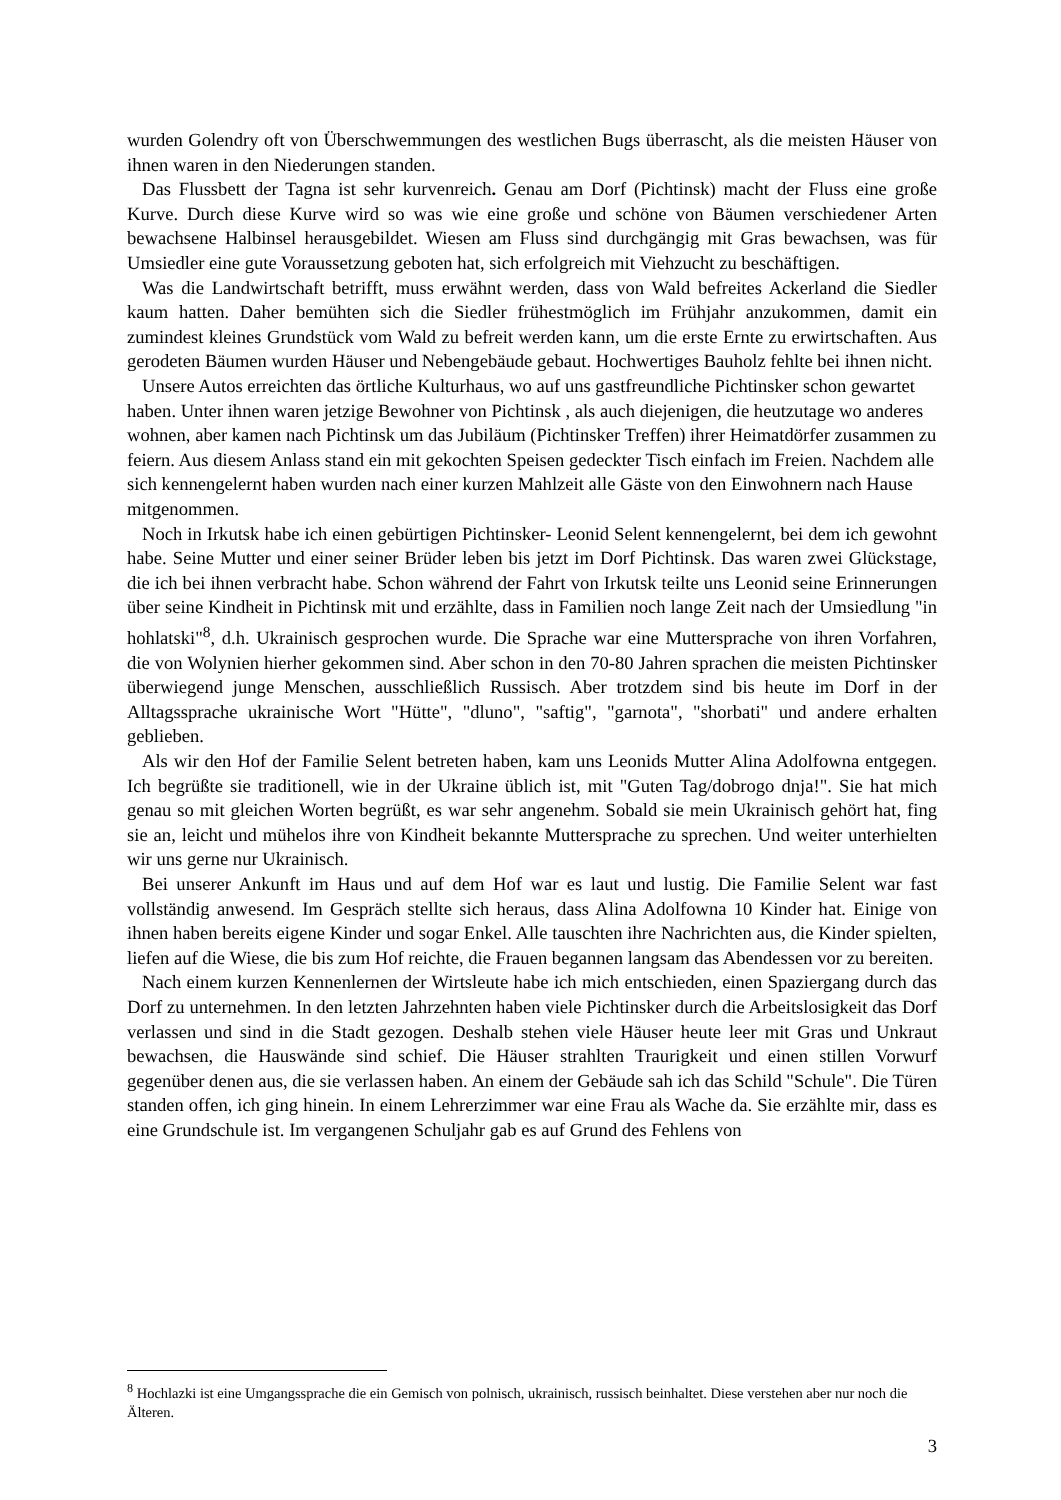wurden Golendry oft von Überschwemmungen des westlichen Bugs überrascht, als die meisten Häuser von ihnen waren in den Niederungen standen.
Das Flussbett der Tagna ist sehr kurvenreich. Genau am Dorf (Pichtinsk) macht der Fluss eine große Kurve. Durch diese Kurve wird so was wie eine große und schöne von Bäumen verschiedener Arten bewachsene Halbinsel herausgebildet. Wiesen am Fluss sind durchgängig mit Gras bewachsen, was für Umsiedler eine gute Voraussetzung geboten hat, sich erfolgreich mit Viehzucht zu beschäftigen.
Was die Landwirtschaft betrifft, muss erwähnt werden, dass von Wald befreites Ackerland die Siedler kaum hatten. Daher bemühten sich die Siedler frühestmöglich im Frühjahr anzukommen, damit ein zumindest kleines Grundstück vom Wald zu befreit werden kann, um die erste Ernte zu erwirtschaften. Aus gerodeten Bäumen wurden Häuser und Nebengebäude gebaut. Hochwertiges Bauholz fehlte bei ihnen nicht.
Unsere Autos erreichten das örtliche Kulturhaus, wo auf uns gastfreundliche Pichtinsker schon gewartet haben. Unter ihnen waren jetzige Bewohner von Pichtinsk , als auch diejenigen, die heutzutage wo anderes wohnen, aber kamen nach Pichtinsk um das Jubiläum (Pichtinsker Treffen) ihrer Heimatdörfer zusammen zu feiern. Aus diesem Anlass stand ein mit gekochten Speisen gedeckter Tisch einfach im Freien. Nachdem alle sich kennengelernt haben wurden nach einer kurzen Mahlzeit alle Gäste von den Einwohnern nach Hause mitgenommen.
Noch in Irkutsk habe ich einen gebürtigen Pichtinsker- Leonid Selent kennengelernt, bei dem ich gewohnt habe. Seine Mutter und einer seiner Brüder leben bis jetzt im Dorf Pichtinsk. Das waren zwei Glückstage, die ich bei ihnen verbracht habe. Schon während der Fahrt von Irkutsk teilte uns Leonid seine Erinnerungen über seine Kindheit in Pichtinsk mit und erzählte, dass in Familien noch lange Zeit nach der Umsiedlung "in hohlatski"<sup>8</sup>, d.h. Ukrainisch gesprochen wurde. Die Sprache war eine Muttersprache von ihren Vorfahren, die von Wolynien hierher gekommen sind. Aber schon in den 70-80 Jahren sprachen die meisten Pichtinsker überwiegend junge Menschen, ausschließlich Russisch. Aber trotzdem sind bis heute im Dorf in der Alltagssprache ukrainische Wort "Hütte", "dluno", "saftig", "garnota", "shorbati" und andere erhalten geblieben.
Als wir den Hof der Familie Selent betreten haben, kam uns Leonids Mutter Alina Adolfowna entgegen. Ich begrüßte sie traditionell, wie in der Ukraine üblich ist, mit "Guten Tag/dobrogo dnja!". Sie hat mich genau so mit gleichen Worten begrüßt, es war sehr angenehm. Sobald sie mein Ukrainisch gehört hat, fing sie an, leicht und mühelos ihre von Kindheit bekannte Muttersprache zu sprechen. Und weiter unterhielten wir uns gerne nur Ukrainisch.
Bei unserer Ankunft im Haus und auf dem Hof war es laut und lustig. Die Familie Selent war fast vollständig anwesend. Im Gespräch stellte sich heraus, dass Alina Adolfowna 10 Kinder hat. Einige von ihnen haben bereits eigene Kinder und sogar Enkel. Alle tauschten ihre Nachrichten aus, die Kinder spielten, liefen auf die Wiese, die bis zum Hof reichte, die Frauen begannen langsam das Abendessen vor zu bereiten.
Nach einem kurzen Kennenlernen der Wirtsleute habe ich mich entschieden, einen Spaziergang durch das Dorf zu unternehmen. In den letzten Jahrzehnten haben viele Pichtinsker durch die Arbeitslosigkeit das Dorf verlassen und sind in die Stadt gezogen. Deshalb stehen viele Häuser heute leer mit Gras und Unkraut bewachsen, die Hauswände sind schief. Die Häuser strahlten Traurigkeit und einen stillen Vorwurf gegenüber denen aus, die sie verlassen haben. An einem der Gebäude sah ich das Schild "Schule". Die Türen standen offen, ich ging hinein. In einem Lehrerzimmer war eine Frau als Wache da. Sie erzählte mir, dass es eine Grundschule ist. Im vergangenen Schuljahr gab es auf Grund des Fehlens von
<sup>8</sup> Hochlazki ist eine Umgangssprache die ein Gemisch von polnisch, ukrainisch, russisch beinhaltet. Diese verstehen aber nur noch die Älteren.
3